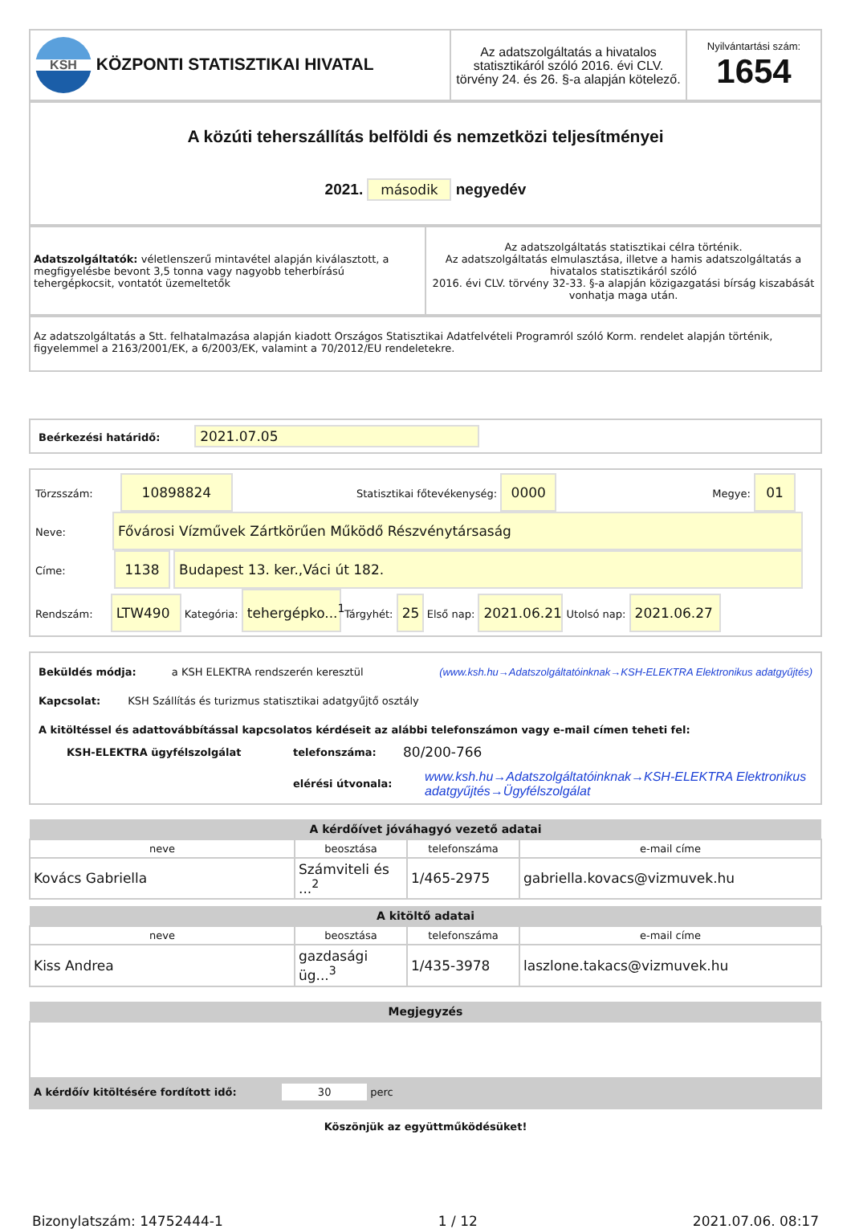| KSH KÖZPONTI STATISZTIKAI HIVATAL | Az adatszolgáltatás a hivatalos statisztikáról szóló 2016. évi CLV. törvény 24. és 26. §-a alapján kötelező. | Nyilvántartási szám: 1654 |
A közúti teherszállítás belföldi és nemzetközi teljesítményei
2021. második negyedév
| Adatszolgáltatók: véletlenszerű mintavétel alapján kiválasztott, a megfigyelésbe bevont 3,5 tonna vagy nagyobb teherbírású tehergépkocsit, vontatót üzemeltetők | Az adatszolgáltatás statisztikai célra történik. Az adatszolgáltatás elmulasztása, illetve a hamis adatszolgáltatás a hivatalos statisztikáról szóló 2016. évi CLV. törvény 32-33. §-a alapján közigazgatási bírság kiszabását vonhatja maga után. |
Az adatszolgáltatás a Stt. felhatalmazása alapján kiadott Országos Statisztikai Adatfelvételi Programról szóló Korm. rendelet alapján történik, figyelemmel a 2163/2001/EK, a 6/2003/EK, valamint a 70/2012/EU rendeletekre.
Beérkezési határidő: 2021.07.05
Törzsszám: 10898824 Statisztikai főtevékenység: 0000 Megye: 01
Neve: Fővárosi Vízművek Zártkörűen Működő Részvénytársaság
Címe: 1138 Budapest 13. ker.,Váci út 182.
Rendszám: LTW490 Kategória: tehergépko...<sup>1</sup> Tárgyhét: 25 Első nap: 2021.06.21 Utolsó nap: 2021.06.27
Beküldés módja: a KSH ELEKTRA rendszerén keresztül (www.ksh.hu→Adatszolgáltatóinknak→KSH-ELEKTRA Elektronikus adatgyűjtés)
Kapcsolat: KSH Szállítás és turizmus statisztikai adatgyűjtő osztály
A kitöltéssel és adattovábbítással kapcsolatos kérdéseit az alábbi telefonszámon vagy e-mail címen teheti fel:
| KSH-ELEKTRA ügyfélszolgálat | telefonszáma: | 80/200-766 |
| | elérési útvonala: | www.ksh.hu→Adatszolgáltatóinknak→KSH-ELEKTRA Elektronikus adatgyűjtés→Ügyfélszolgálat |
| A kérdőívet jóváhagyó vezető adatai | | | |
| --- | --- | --- | --- |
| neve | beosztása | telefonszáma | e-mail címe |
| Kovács Gabriella | Számviteli és ...<sup>2</sup> | 1/465-2975 | gabriella.kovacs@vizmuvek.hu |
| A kitöltő adatai | | | |
| --- | --- | --- | --- |
| neve | beosztása | telefonszáma | e-mail címe |
| Kiss Andrea | gazdasági üg...<sup>3</sup> | 1/435-3978 | laszlone.takacs@vizmuvek.hu |
| Megjegyzés |
| --- |
A kérdőív kitöltésére fordított idő: 30 perc
Köszönjük az együttműködésüket!
Bizonylatszám: 14752444-1 1 / 12 2021.07.06. 08:17